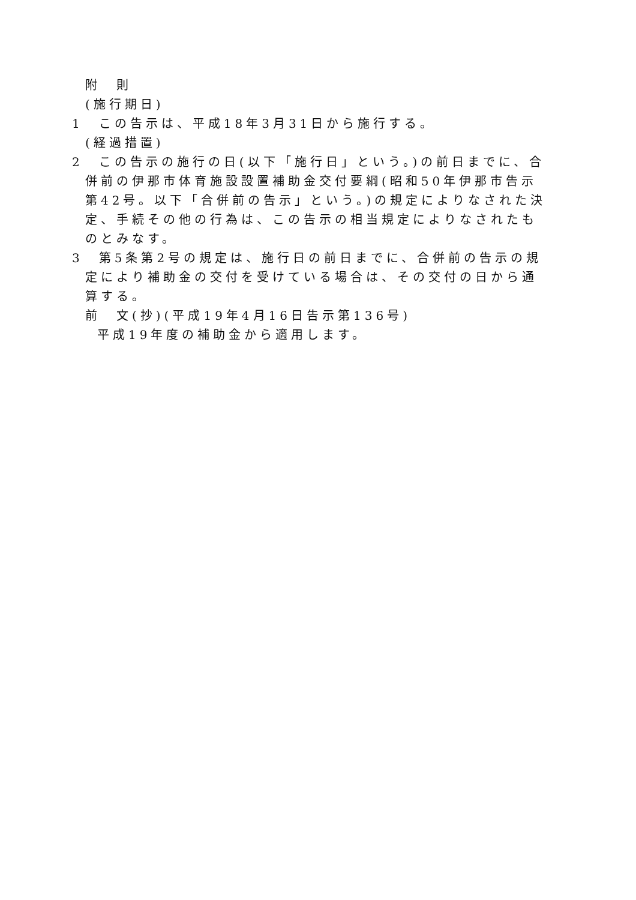附　則
(施行期日)
1　この告示は、平成18年3月31日から施行する。
(経過措置)
2　この告示の施行の日(以下「施行日」という。)の前日までに、合併前の伊那市体育施設設置補助金交付要綱(昭和50年伊那市告示第42号。以下「合併前の告示」という。)の規定によりなされた決定、手続その他の行為は、この告示の相当規定によりなされたものとみなす。
3　第5条第2号の規定は、施行日の前日までに、合併前の告示の規定により補助金の交付を受けている場合は、その交付の日から通算する。
前　文(抄)(平成19年4月16日告示第136号)
平成19年度の補助金から適用します。